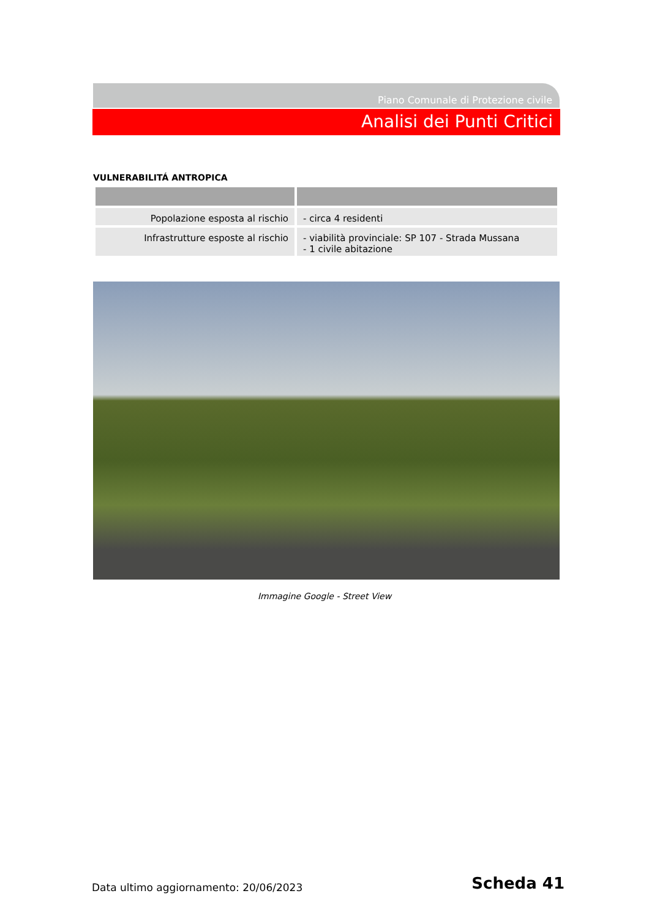Piano Comunale di Protezione civile
Analisi dei Punti Critici
VULNERABILITÁ ANTROPICA
| Popolazione esposta al rischio | - circa 4 residenti |
| Infrastrutture esposte al rischio | - viabilità provinciale: SP 107 - Strada Mussana - 1 civile abitazione |
Immagine Google - Street View
Data ultimo aggiornamento: 20/06/2023
Scheda 41